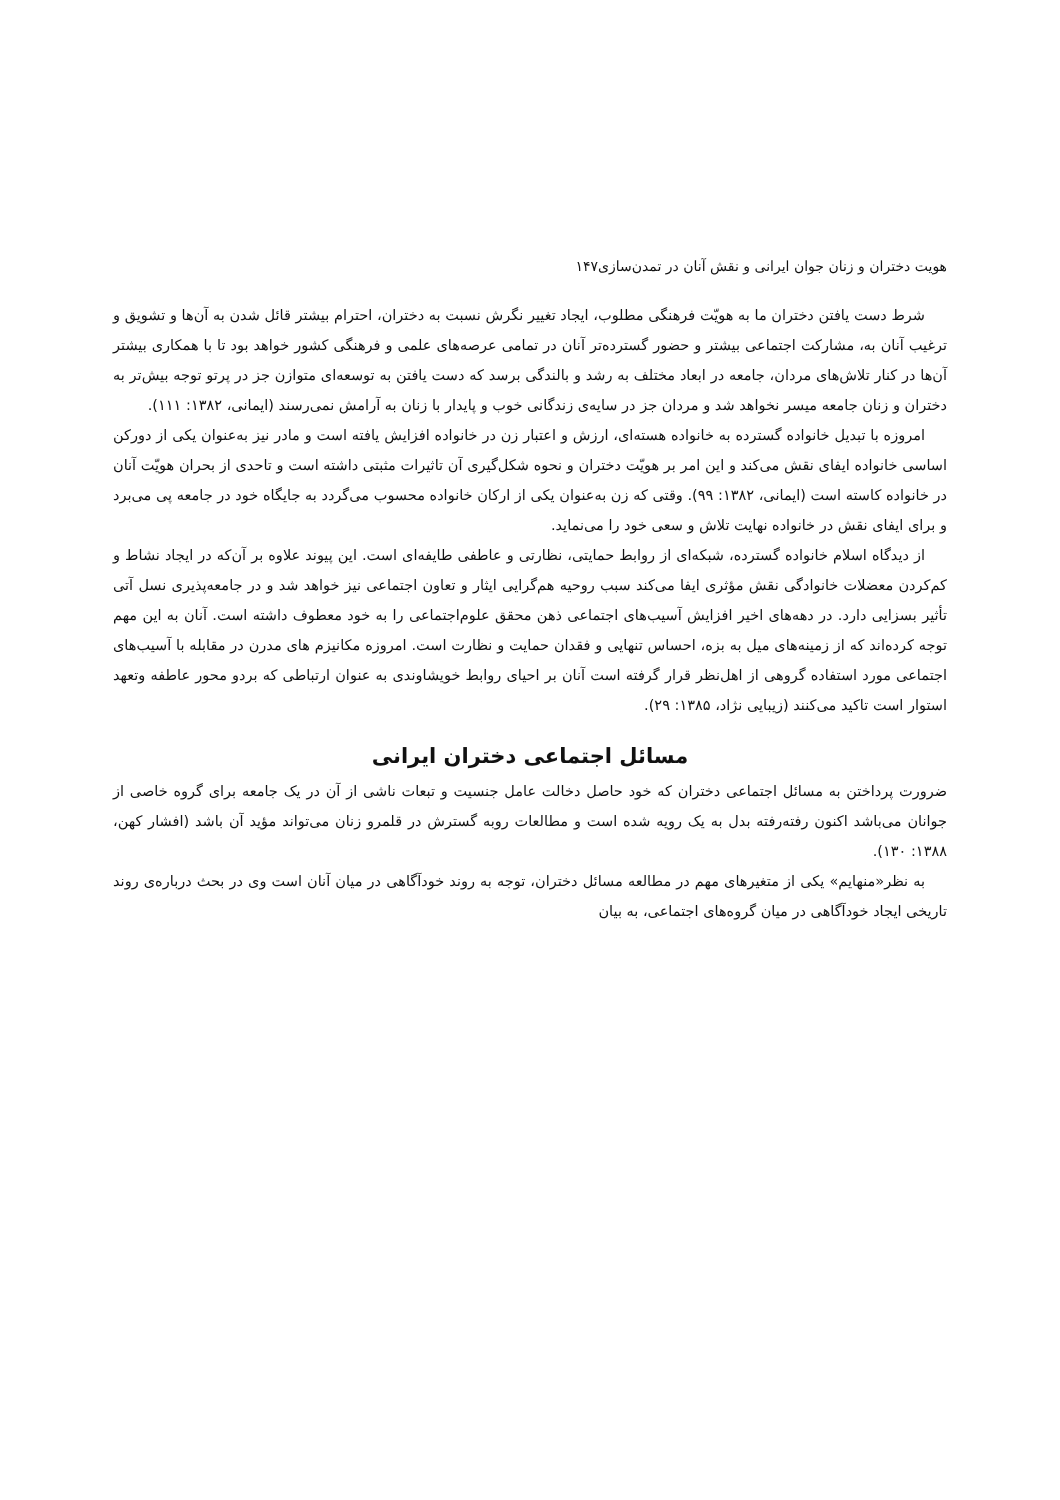هویت دختران و زنان جوان ایرانی و نقش آنان در تمدن‌سازی۱۴۷
شرط دست یافتن دختران ما به هویّت فرهنگی مطلوب، ایجاد تغییر نگرش نسبت به دختران، احترام بیشتر قائل شدن به آن‌ها و تشویق و ترغیب آنان به، مشارکت اجتماعی بیشتر و حضور گسترده‌تر آنان در تمامی عرصه‌های علمی و فرهنگی کشور خواهد بود تا با همکاری بیشتر آن‌ها در کنار تلاش‌های مردان، جامعه در ابعاد مختلف به رشد و بالندگی برسد که دست یافتن به توسعه‌ای متوازن جز در پرتو توجه بیش‌تر به دختران و زنان جامعه میسر نخواهد شد و مردان جز در سایه‌ی زندگانی خوب و پایدار با زنان به آرامش نمی‌رسند (ایمانی، ۱۳۸۲: ۱۱۱).
امروزه با تبدیل خانواده گسترده به خانواده هسته‌ای، ارزش و اعتبار زن در خانواده افزایش یافته است و مادر نیز به‌عنوان یکی از دورکن اساسی خانواده ایفای نقش می‌کند و این امر بر هویّت دختران و نحوه شکل‌گیری آن تاثیرات مثبتی داشته است و تاحدی از بحران هویّت آنان در خانواده کاسته است (ایمانی، ۱۳۸۲: ۹۹). وقتی که زن به‌عنوان یکی از ارکان خانواده محسوب می‌گردد به جایگاه خود در جامعه پی می‌برد و برای ایفای نقش در خانواده نهایت تلاش و سعی خود را می‌نماید.
از دیدگاه اسلام خانواده گسترده، شبکه‌ای از روابط حمایتی، نظارتی و عاطفی طایفه‌ای است. این پیوند علاوه بر آن‌که در ایجاد نشاط و کم‌کردن معضلات خانوادگی نقش مؤثری ایفا می‌کند سبب روحیه هم‌گرایی ایثار و تعاون اجتماعی نیز خواهد شد و در جامعه‌پذیری نسل آتی تأثیر بسزایی دارد. در دهه‌های اخیر افزایش آسیب‌های اجتماعی ذهن محقق علوم‌اجتماعی را به خود معطوف داشته است. آنان به این مهم توجه کرده‌اند که از زمینه‌های میل به بزه، احساس تنهایی و فقدان حمایت و نظارت است. امروزه مکانیزم های مدرن در مقابله با آسیب‌های اجتماعی مورد استفاده گروهی از اهل‌نظر قرار گرفته است آنان بر احیای روابط خویشاوندی به عنوان ارتباطی که بردو محور عاطفه وتعهد استوار است تاکید می‌کنند (زیبایی نژاد، ۱۳۸۵: ۲۹).
مسائل اجتماعی دختران ایرانی
ضرورت پرداختن به مسائل اجتماعی دختران که خود حاصل دخالت عامل جنسیت و تبعات ناشی از آن در یک جامعه برای گروه خاصی از جوانان می‌باشد اکنون رفته‌رفته بدل به یک رویه شده است و مطالعات روبه گسترش در قلمرو زنان می‌تواند مؤید آن باشد (افشار کهن، ۱۳۸۸: ۱۳۰).
به نظر«منهایم» یکی از متغیرهای مهم در مطالعه مسائل دختران، توجه به روند خودآگاهی در میان آنان است وی در بحث درباره‌ی روند تاریخی ایجاد خودآگاهی در میان گروه‌های اجتماعی، به بیان